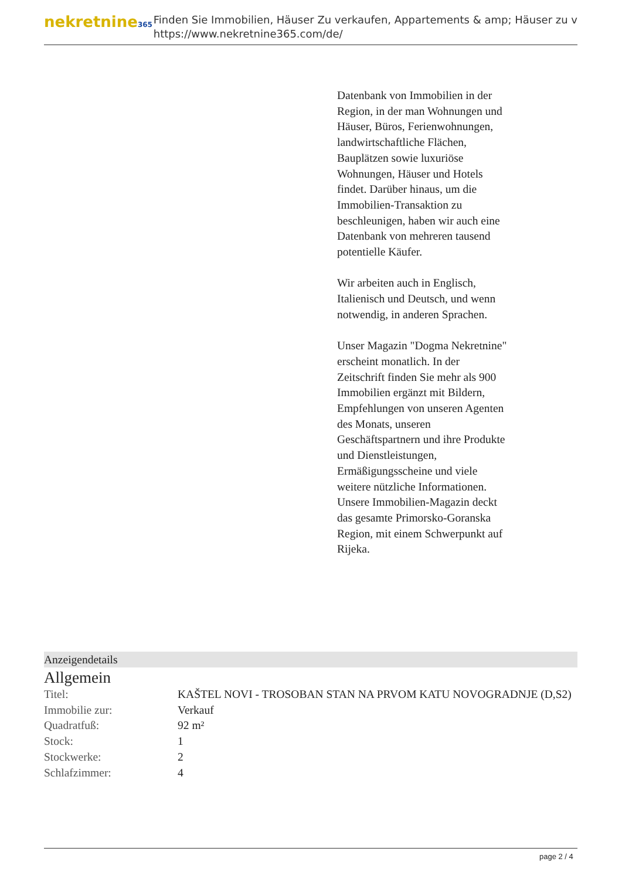nekretnine365
Finden Sie Immobilien, Häuser Zu verkaufen, Appartements & amp; Häuser zu v
https://www.nekretnine365.com/de/
Datenbank von Immobilien in der Region, in der man Wohnungen und Häuser, Büros, Ferienwohnungen, landwirtschaftliche Flächen, Bauplätzen sowie luxuriöse Wohnungen, Häuser und Hotels findet. Darüber hinaus, um die Immobilien-Transaktion zu beschleunigen, haben wir auch eine Datenbank von mehreren tausend potentielle Käufer.
Wir arbeiten auch in Englisch, Italienisch und Deutsch, und wenn notwendig, in anderen Sprachen.
Unser Magazin "Dogma Nekretnine" erscheint monatlich. In der Zeitschrift finden Sie mehr als 900 Immobilien ergänzt mit Bildern, Empfehlungen von unseren Agenten des Monats, unseren Geschäftspartnern und ihre Produkte und Dienstleistungen, Ermäßigungsscheine und viele weitere nützliche Informationen. Unsere Immobilien-Magazin deckt das gesamte Primorsko-Goranska Region, mit einem Schwerpunkt auf Rijeka.
Anzeigendetails
Allgemein
| Titel: | KAŠTEL NOVI - TROSOBAN STAN NA PRVOM KATU NOVOGRADNJE (D,S2) |
| Immobilie zur: | Verkauf |
| Quadratfuß: | 92 m² |
| Stock: | 1 |
| Stockwerke: | 2 |
| Schlafzimmer: | 4 |
page 2 / 4